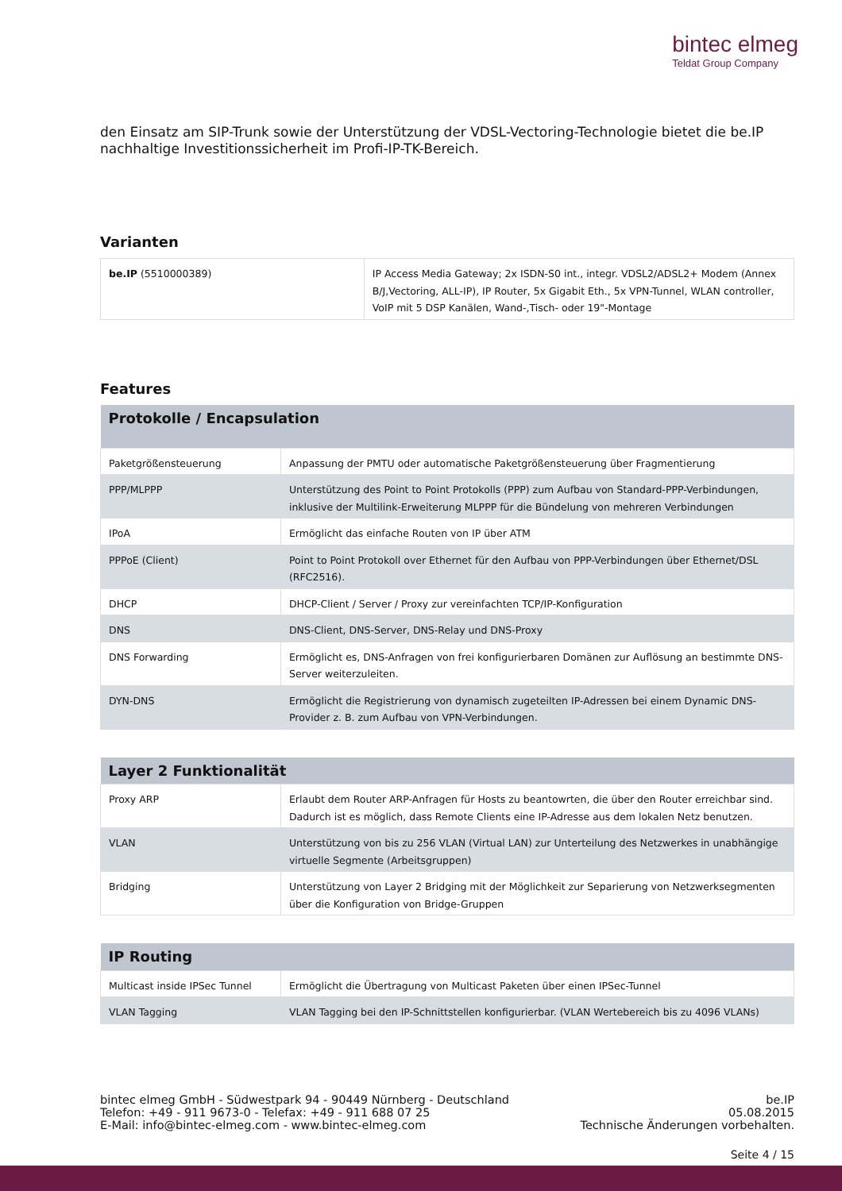bintec elmeg
Teldat Group Company
den Einsatz am SIP-Trunk sowie der Unterstützung der VDSL-Vectoring-Technologie bietet die be.IP nachhaltige Investitionssicherheit im Profi-IP-TK-Bereich.
Varianten
| be.IP (5510000389) | IP Access Media Gateway; 2x ISDN-S0 int., integr. VDSL2/ADSL2+ Modem (Annex B/J,Vectoring, ALL-IP), IP Router, 5x Gigabit Eth., 5x VPN-Tunnel, WLAN controller, VoIP mit 5 DSP Kanälen, Wand-,Tisch- oder 19"-Montage |
Features
| Protokolle / Encapsulation | |
| --- | --- |
| Paketgrößensteuerung | Anpassung der PMTU oder automatische Paketgrößensteuerung über Fragmentierung |
| PPP/MLPPP | Unterstützung des Point to Point Protokolls (PPP) zum Aufbau von Standard-PPP-Verbindungen, inklusive der Multilink-Erweiterung MLPPP für die Bündelung von mehreren Verbindungen |
| IPoA | Ermöglicht das einfache Routen von IP über ATM |
| PPPoE (Client) | Point to Point Protokoll over Ethernet für den Aufbau von PPP-Verbindungen über Ethernet/DSL (RFC2516). |
| DHCP | DHCP-Client / Server / Proxy zur vereinfachten TCP/IP-Konfiguration |
| DNS | DNS-Client, DNS-Server, DNS-Relay und DNS-Proxy |
| DNS Forwarding | Ermöglicht es, DNS-Anfragen von frei konfigurierbaren Domänen zur Auflösung an bestimmte DNS-Server weiterzuleiten. |
| DYN-DNS | Ermöglicht die Registrierung von dynamisch zugeteilten IP-Adressen bei einem Dynamic DNS-Provider z. B. zum Aufbau von VPN-Verbindungen. |
| Layer 2 Funktionalität | |
| --- | --- |
| Proxy ARP | Erlaubt dem Router ARP-Anfragen für Hosts zu beantowrten, die über den Router erreichbar sind. Dadurch ist es möglich, dass Remote Clients eine IP-Adresse aus dem lokalen Netz benutzen. |
| VLAN | Unterstützung von bis zu 256 VLAN (Virtual LAN) zur Unterteilung des Netzwerkes in unabhängige virtuelle Segmente (Arbeitsgruppen) |
| Bridging | Unterstützung von Layer 2 Bridging mit der Möglichkeit zur Separierung von Netzwerksegmenten über die Konfiguration von Bridge-Gruppen |
| IP Routing | |
| --- | --- |
| Multicast inside IPSec Tunnel | Ermöglicht die Übertragung von Multicast Paketen über einen IPSec-Tunnel |
| VLAN Tagging | VLAN Tagging bei den IP-Schnittstellen konfigurierbar. (VLAN Wertebereich bis zu 4096 VLANs) |
bintec elmeg GmbH - Südwestpark 94 - 90449 Nürnberg - Deutschland
Telefon: +49 - 911 9673-0 - Telefax: +49 - 911 688 07 25
E-Mail: info@bintec-elmeg.com - www.bintec-elmeg.com
be.IP
05.08.2015
Technische Änderungen vorbehalten.
Seite 4 / 15